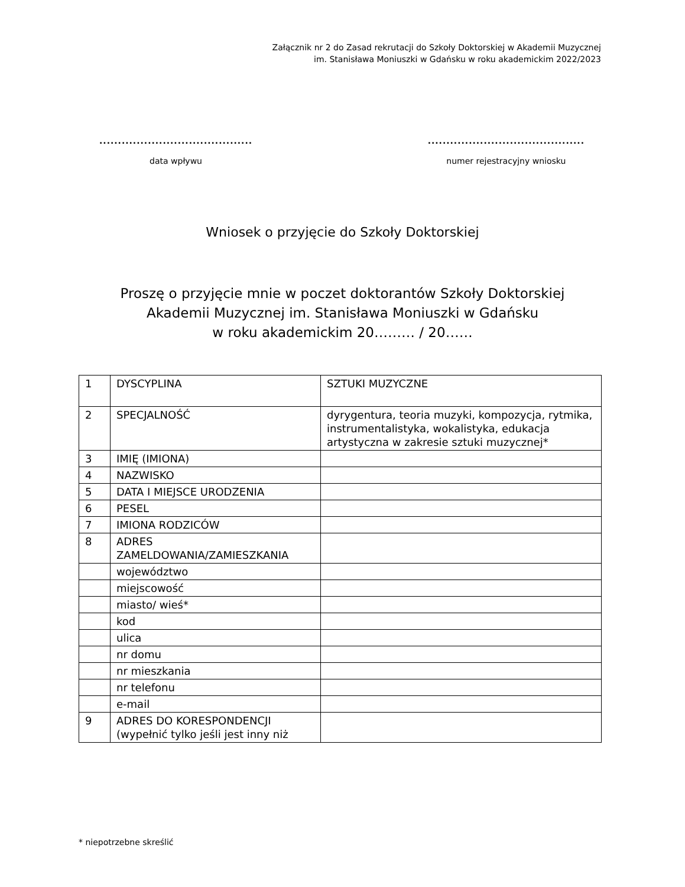Załącznik nr 2 do Zasad rekrutacji do Szkoły Doktorskiej w Akademii Muzycznej
im. Stanisława Moniuszki w Gdańsku w roku akademickim 2022/2023
.........................................
data wpływu
..........................................
numer rejestracyjny wniosku
Wniosek o przyjęcie do Szkoły Doktorskiej
Proszę o przyjęcie mnie w poczet doktorantów Szkoły Doktorskiej
Akademii Muzycznej im. Stanisława Moniuszki w Gdańsku
w roku akademickim 20……… / 20……
| 1 | DYSCYPLINA | SZTUKI MUZYCZNE |
| 2 | SPECJALNOŚĆ | dyrygentura, teoria muzyki, kompozycja, rytmika, instrumentalistyka, wokalistyka, edukacja artystyczna w zakresie sztuki muzycznej* |
| 3 | IMIĘ (IMIONA) | |
| 4 | NAZWISKO | |
| 5 | DATA I MIEJSCE URODZENIA | |
| 6 | PESEL | |
| 7 | IMIONA RODZICÓW | |
| 8 | ADRES ZAMELDOWANIA/ZAMIESZKANIA | |
| | województwo | |
| | miejscowość | |
| | miasto/ wieś* | |
| | kod | |
| | ulica | |
| | nr domu | |
| | nr mieszkania | |
| | nr telefonu | |
| | e-mail | |
| 9 | ADRES DO KORESPONDENCJI (wypełnić tylko jeśli jest inny niż | |
* niepotrzebne skreślić